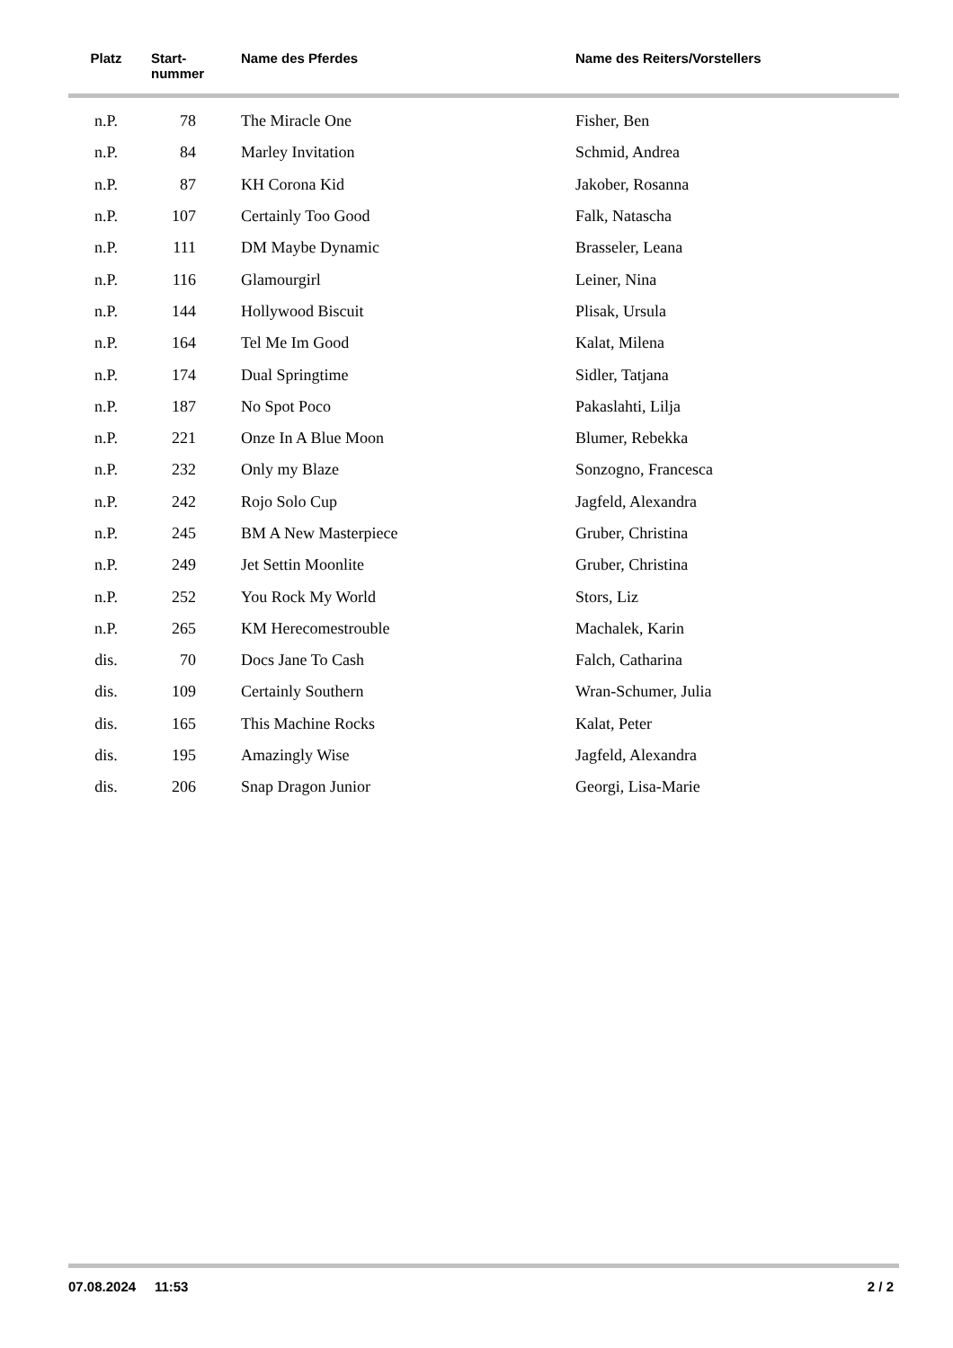| Platz | Start- nummer | Name des Pferdes | Name des Reiters/Vorstellers |
| --- | --- | --- | --- |
| n.P. | 78 | The Miracle One | Fisher, Ben |
| n.P. | 84 | Marley Invitation | Schmid, Andrea |
| n.P. | 87 | KH Corona Kid | Jakober, Rosanna |
| n.P. | 107 | Certainly Too Good | Falk, Natascha |
| n.P. | 111 | DM Maybe Dynamic | Brasseler, Leana |
| n.P. | 116 | Glamourgirl | Leiner, Nina |
| n.P. | 144 | Hollywood Biscuit | Plisak, Ursula |
| n.P. | 164 | Tel Me Im Good | Kalat, Milena |
| n.P. | 174 | Dual Springtime | Sidler, Tatjana |
| n.P. | 187 | No Spot Poco | Pakaslahti, Lilja |
| n.P. | 221 | Onze In A Blue Moon | Blumer, Rebekka |
| n.P. | 232 | Only my Blaze | Sonzogno, Francesca |
| n.P. | 242 | Rojo Solo Cup | Jagfeld, Alexandra |
| n.P. | 245 | BM A New Masterpiece | Gruber, Christina |
| n.P. | 249 | Jet Settin Moonlite | Gruber, Christina |
| n.P. | 252 | You Rock My World | Stors, Liz |
| n.P. | 265 | KM Herecomestrouble | Machalek, Karin |
| dis. | 70 | Docs Jane To Cash | Falch, Catharina |
| dis. | 109 | Certainly Southern | Wran-Schumer, Julia |
| dis. | 165 | This Machine Rocks | Kalat, Peter |
| dis. | 195 | Amazingly Wise | Jagfeld, Alexandra |
| dis. | 206 | Snap Dragon Junior | Georgi, Lisa-Marie |
07.08.2024 11:53 2 / 2